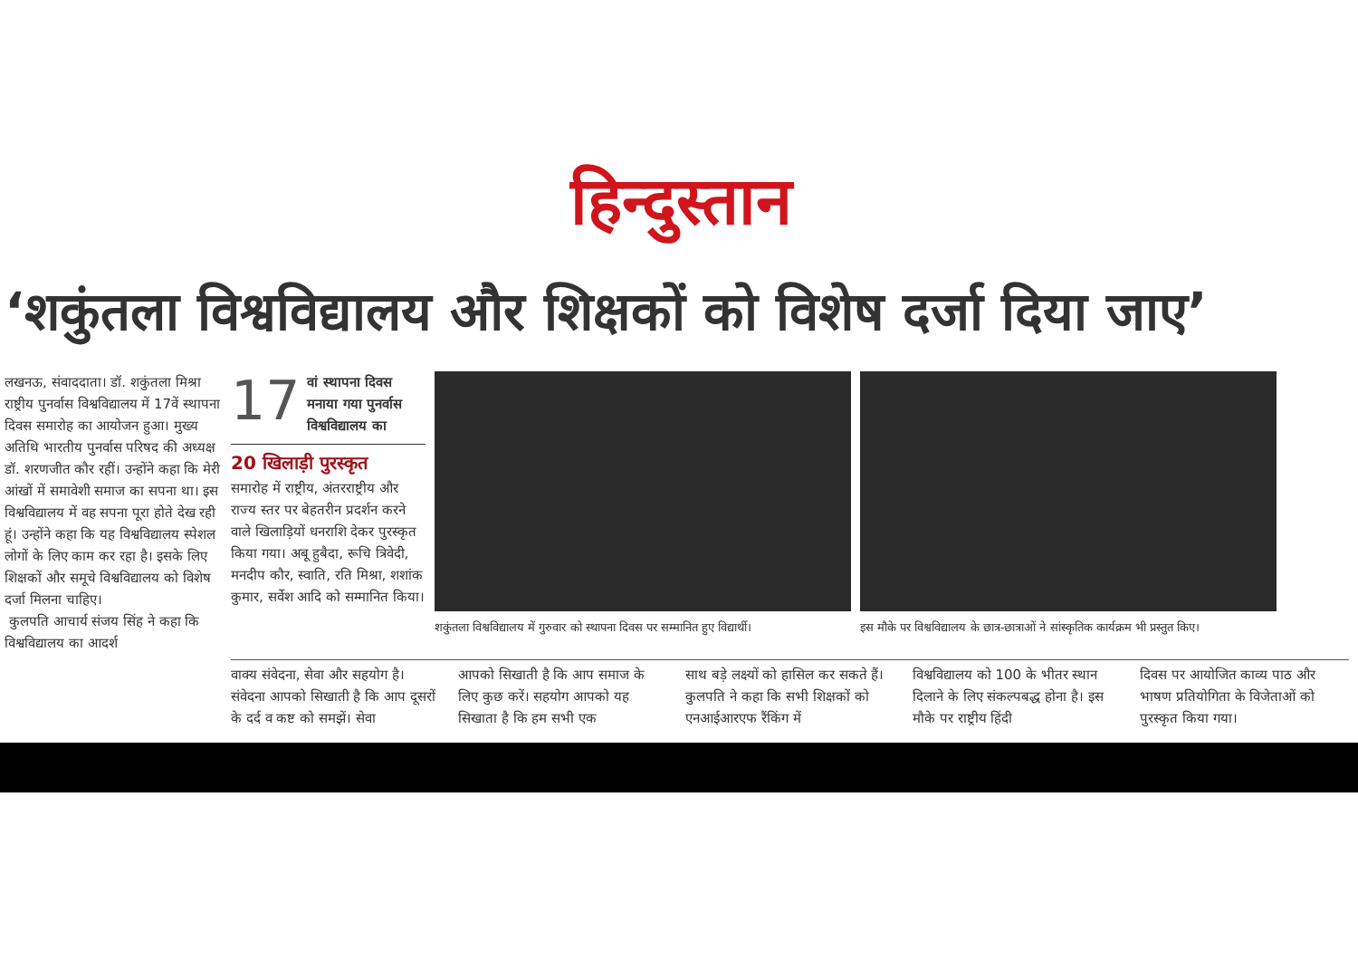हिन्दुस्तान
‘शकुंतला विश्वविद्यालय और शिक्षकों को विशेष दर्जा दिया जाए’
लखनऊ, संवाददाता। डॉ. शकुंतला मिश्रा राष्ट्रीय पुनर्वास विश्वविद्यालय में 17वें स्थापना दिवस समारोह का आयोजन हुआ। मुख्य अतिथि भारतीय पुनर्वास परिषद की अध्यक्ष डॉ. शरणजीत कौर रहीं। उन्होंने कहा कि मेरी आंखों में समावेशी समाज का सपना था। इस विश्वविद्यालय में वह सपना पूरा होते देख रही हूं। उन्होंने कहा कि यह विश्वविद्यालय स्पेशल लोगों के लिए काम कर रहा है। इसके लिए शिक्षकों और समूचे विश्वविद्यालय को विशेष दर्जा मिलना चाहिए।
कुलपति आचार्य संजय सिंह ने कहा कि विश्वविद्यालय का आदर्श
17 वां स्थापना दिवस मनाया गया पुनर्वास विश्वविद्यालय का
20 खिलाड़ी पुरस्कृत
समारोह में राष्ट्रीय, अंतरराष्ट्रीय और राज्य स्तर पर बेहतरीन प्रदर्शन करने वाले खिलाड़ियों धनराशि देकर पुरस्कृत किया गया। अबू हुबैदा, रूचि त्रिवेदी, मनदीप कौर, स्वाति, रति मिश्रा, शशांक कुमार, सर्वेश आदि को सम्मानित किया।
शकुंतला विश्वविद्यालय में गुरुवार को स्थापना दिवस पर सम्मानित हुए विद्यार्थी।
इस मौके पर विश्वविद्यालय के छात्र-छात्राओं ने सांस्कृतिक कार्यक्रम भी प्रस्तुत किए।
वाक्य संवेदना, सेवा और सहयोग है। संवेदना आपको सिखाती है कि आप दूसरों के दर्द व कष्ट को समझें। सेवा
आपको सिखाती है कि आप समाज के लिए कुछ करें। सहयोग आपको यह सिखाता है कि हम सभी एक
साथ बड़े लक्ष्यों को हासिल कर सकते हैं। कुलपति ने कहा कि सभी शिक्षकों को एनआईआरएफ रैंकिंग में
विश्वविद्यालय को 100 के भीतर स्थान दिलाने के लिए संकल्पबद्ध होना है। इस मौके पर राष्ट्रीय हिंदी
दिवस पर आयोजित काव्य पाठ और भाषण प्रतियोगिता के विजेताओं को पुरस्कृत किया गया।